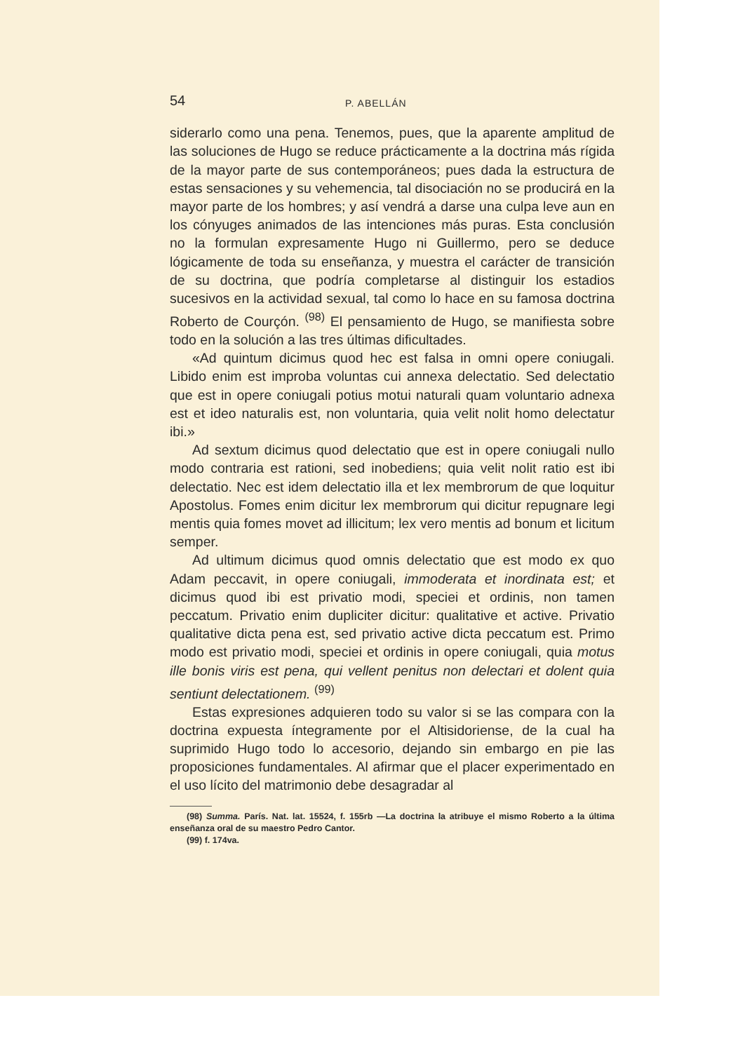54 P. ABELLÁN
siderarlo como una pena. Tenemos, pues, que la aparente amplitud de las soluciones de Hugo se reduce prácticamente a la doctrina más rígida de la mayor parte de sus contemporáneos; pues dada la estructura de estas sensaciones y su vehemencia, tal disociación no se producirá en la mayor parte de los hombres; y así vendrá a darse una culpa leve aun en los cónyuges animados de las intenciones más puras. Esta conclusión no la formulan expresamente Hugo ni Guillermo, pero se deduce lógicamente de toda su enseñanza, y muestra el carácter de transición de su doctrina, que podría completarse al distinguir los estadios sucesivos en la actividad sexual, tal como lo hace en su famosa doctrina Roberto de Courçón. <sup>(98)</sup> El pensamiento de Hugo, se manifiesta sobre todo en la solución a las tres últimas dificultades.
«Ad quintum dicimus quod hec est falsa in omni opere coniugali. Libido enim est improba voluntas cui annexa delectatio. Sed delectatio que est in opere coniugali potius motui naturali quam voluntario adnexa est et ideo naturalis est, non voluntaria, quia velit nolit homo delectatur ibi.»
Ad sextum dicimus quod delectatio que est in opere coniugali nullo modo contraria est rationi, sed inobediens; quia velit nolit ratio est ibi delectatio. Nec est idem delectatio illa et lex membrorum de que loquitur Apostolus. Fomes enim dicitur lex membrorum qui dicitur repugnare legi mentis quia fomes movet ad illicitum; lex vero mentis ad bonum et licitum semper.
Ad ultimum dicimus quod omnis delectatio que est modo ex quo Adam peccavit, in opere coniugali, immoderata et inordinata est; et dicimus quod ibi est privatio modi, speciei et ordinis, non tamen peccatum. Privatio enim dupliciter dicitur: qualitative et active. Privatio qualitative dicta pena est, sed privatio active dicta peccatum est. Primo modo est privatio modi, speciei et ordinis in opere coniugali, quia motus ille bonis viris est pena, qui vellent penitus non delectari et dolent quia sentiunt delectationem. <sup>(99)</sup>
Estas expresiones adquieren todo su valor si se las compara con la doctrina expuesta íntegramente por el Altisidoriense, de la cual ha suprimido Hugo todo lo accesorio, dejando sin embargo en pie las proposiciones fundamentales. Al afirmar que el placer experimentado en el uso lícito del matrimonio debe desagradar al
(98) Summa. París. Nat. lat. 15524, f. 155rb —La doctrina la atribuye el mismo Roberto a la última enseñanza oral de su maestro Pedro Cantor.
(99) f. 174va.